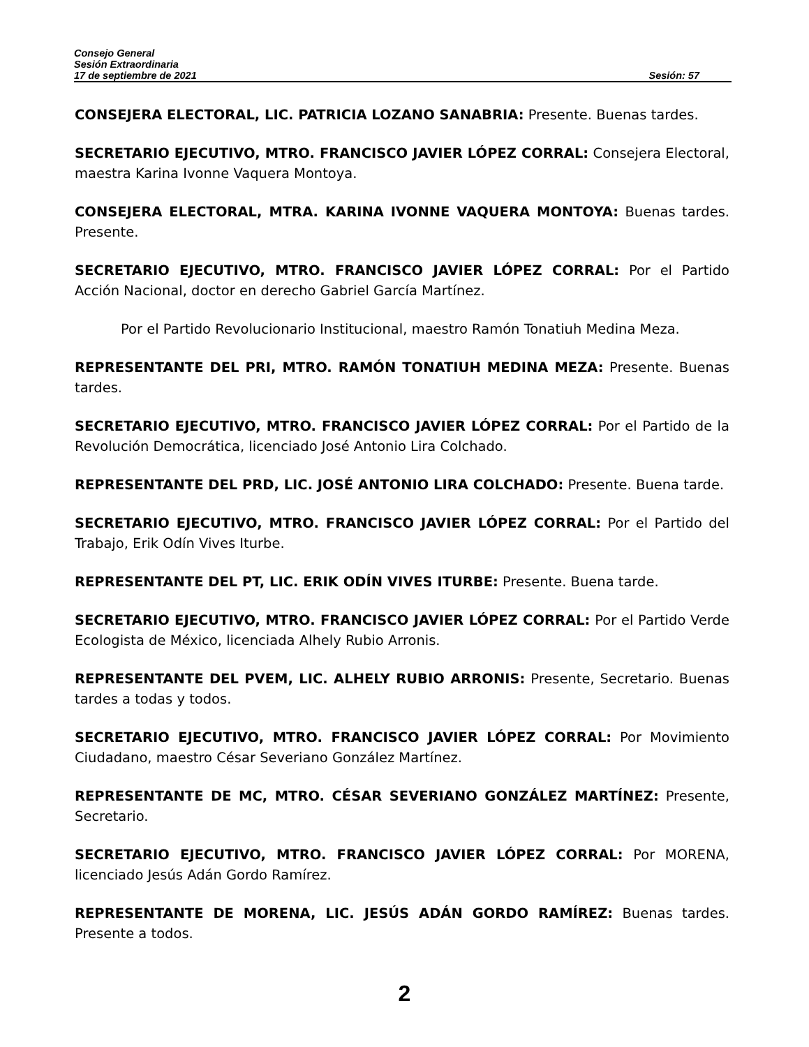Consejo General
Sesión Extraordinaria
17 de septiembre de 2021 Sesión: 57
CONSEJERA ELECTORAL, LIC. PATRICIA LOZANO SANABRIA: Presente. Buenas tardes.
SECRETARIO EJECUTIVO, MTRO. FRANCISCO JAVIER LÓPEZ CORRAL: Consejera Electoral, maestra Karina Ivonne Vaquera Montoya.
CONSEJERA ELECTORAL, MTRA. KARINA IVONNE VAQUERA MONTOYA: Buenas tardes. Presente.
SECRETARIO EJECUTIVO, MTRO. FRANCISCO JAVIER LÓPEZ CORRAL: Por el Partido Acción Nacional, doctor en derecho Gabriel García Martínez.
Por el Partido Revolucionario Institucional, maestro Ramón Tonatiuh Medina Meza.
REPRESENTANTE DEL PRI, MTRO. RAMÓN TONATIUH MEDINA MEZA: Presente. Buenas tardes.
SECRETARIO EJECUTIVO, MTRO. FRANCISCO JAVIER LÓPEZ CORRAL: Por el Partido de la Revolución Democrática, licenciado José Antonio Lira Colchado.
REPRESENTANTE DEL PRD, LIC. JOSÉ ANTONIO LIRA COLCHADO: Presente. Buena tarde.
SECRETARIO EJECUTIVO, MTRO. FRANCISCO JAVIER LÓPEZ CORRAL: Por el Partido del Trabajo, Erik Odín Vives Iturbe.
REPRESENTANTE DEL PT, LIC. ERIK ODÍN VIVES ITURBE: Presente. Buena tarde.
SECRETARIO EJECUTIVO, MTRO. FRANCISCO JAVIER LÓPEZ CORRAL: Por el Partido Verde Ecologista de México, licenciada Alhely Rubio Arronis.
REPRESENTANTE DEL PVEM, LIC. ALHELY RUBIO ARRONIS: Presente, Secretario. Buenas tardes a todas y todos.
SECRETARIO EJECUTIVO, MTRO. FRANCISCO JAVIER LÓPEZ CORRAL: Por Movimiento Ciudadano, maestro César Severiano González Martínez.
REPRESENTANTE DE MC, MTRO. CÉSAR SEVERIANO GONZÁLEZ MARTÍNEZ: Presente, Secretario.
SECRETARIO EJECUTIVO, MTRO. FRANCISCO JAVIER LÓPEZ CORRAL: Por MORENA, licenciado Jesús Adán Gordo Ramírez.
REPRESENTANTE DE MORENA, LIC. JESÚS ADÁN GORDO RAMÍREZ: Buenas tardes. Presente a todos.
2